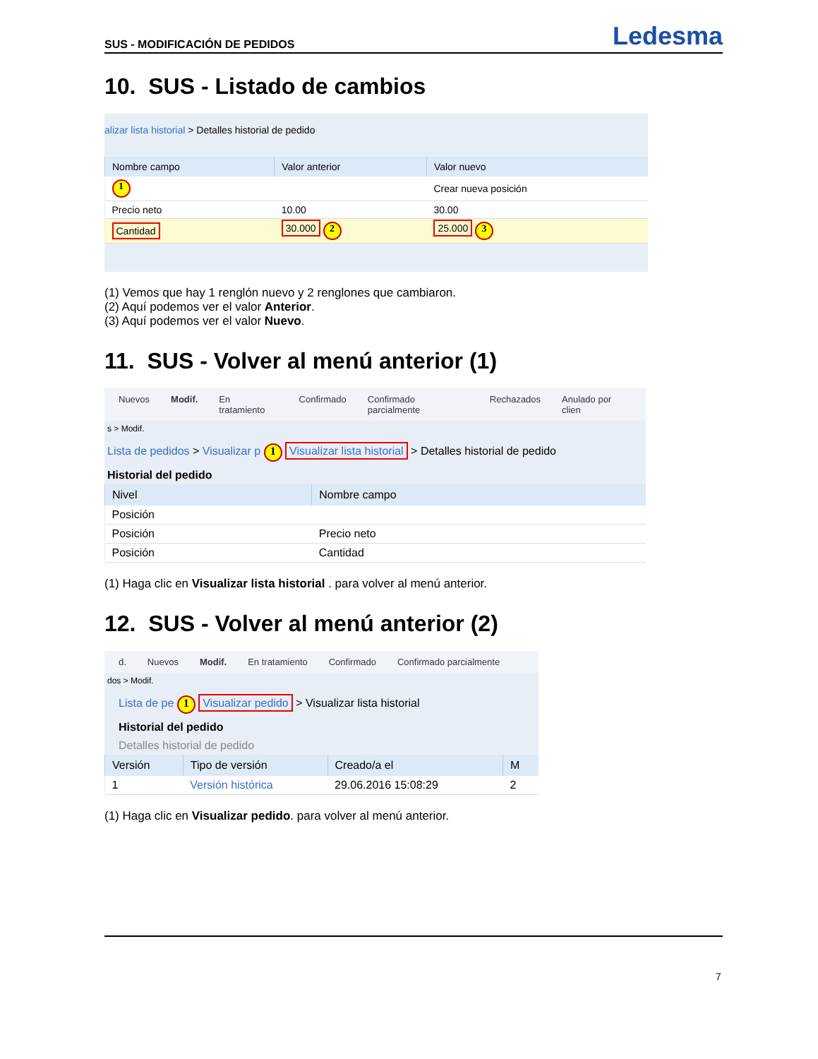SUS - MODIFICACIÓN DE PEDIDOS Ledesma
10. SUS - Listado de cambios
alizar lista historial > Detalles historial de pedido
| Nombre campo | Valor anterior | Valor nuevo |
| --- | --- | --- |
| 1 | | Crear nueva posición |
| Precio neto | 10.00 | 30.00 |
| Cantidad | 30.000 2 | 25.000 3 |
(1) Vemos que hay 1 renglón nuevo y 2 renglones que cambiaron.
(2) Aquí podemos ver el valor Anterior.
(3) Aquí podemos ver el valor Nuevo.
11. SUS - Volver al menú anterior (1)
Nuevos Modif. En tratamiento Confirmado Confirmado parcialmente Rechazados Anulado por clien
s > Modif.
Lista de pedidos > Visualizar p 1 Visualizar lista historial > Detalles historial de pedido
Historial del pedido
| Nivel | Nombre campo |
| --- | --- |
| Posición | |
| Posición | Precio neto |
| Posición | Cantidad |
(1) Haga clic en Visualizar lista historial . para volver al menú anterior.
12. SUS - Volver al menú anterior (2)
d. Nuevos Modif. En tratamiento Confirmado Confirmado parcialmente
dos > Modif.
Lista de pe 1 Visualizar pedido > Visualizar lista historial
Historial del pedido
Detalles historial de pedido
| Versión | Tipo de versión | Creado/a el | M |
| --- | --- | --- | --- |
| 1 | Versión histórica | 29.06.2016 15:08:29 | 2 |
(1) Haga clic en Visualizar pedido. para volver al menú anterior.
7